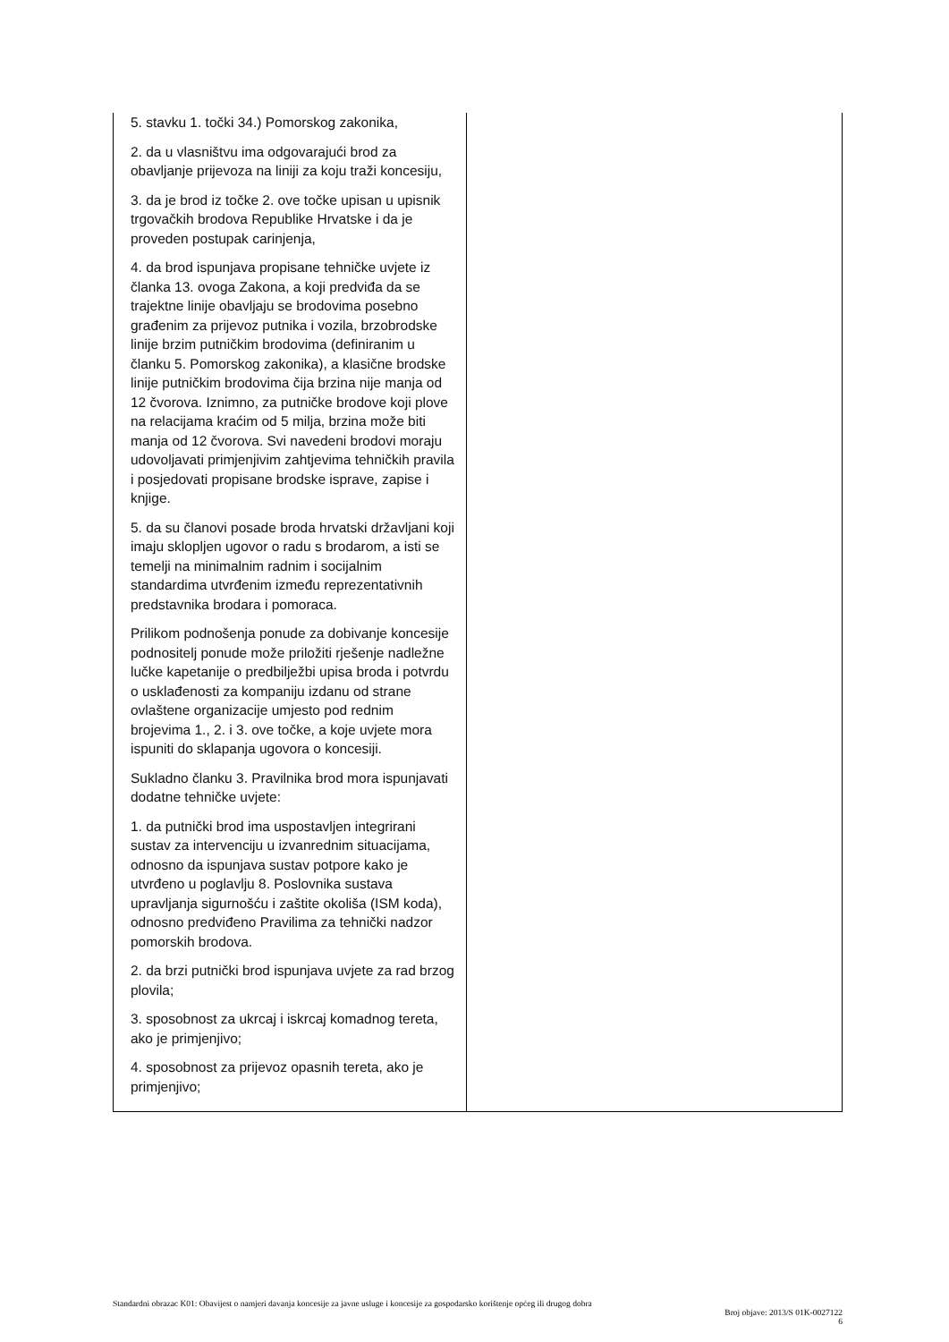| 5. stavku 1. točki 34.) Pomorskog zakonika, 2. da u vlasništvu ima odgovarajući brod za obavljanje prijevoza na liniji za koju traži koncesiju, 3. da je brod iz točke 2. ove točke upisan u upisnik trgovačkih brodova Republike Hrvatske i da je proveden postupak carinjenja, 4. da brod ispunjava propisane tehničke uvjete iz članka 13. ovoga Zakona, a koji predviđa da se trajektne linije obavljaju se brodovima posebno građenim za prijevoz putnika i vozila, brzobrodske linije brzim putničkim brodovima (definiranim u članku 5. Pomorskog zakonika), a klasične brodske linije putničkim brodovima čija brzina nije manja od 12 čvorova. Iznimno, za putničke brodove koji plove na relacijama kraćim od 5 milja, brzina može biti manja od 12 čvorova. Svi navedeni brodovi moraju udovoljavati primjenjivim zahtjevima tehničkih pravila i posjedovati propisane brodske isprave, zapise i knjige. 5. da su članovi posade broda hrvatski državljani koji imaju sklopljen ugovor o radu s brodarom, a isti se temelji na minimalnim radnim i socijalnim standardima utvrđenim između reprezentativnih predstavnika brodara i pomoraca. Prilikom podnošenja ponude za dobivanje koncesije podnositelj ponude može priložiti rješenje nadležne lučke kapetanije o predbilježbi upisa broda i potvrdu o usklađenosti za kompaniju izdanu od strane ovlaštene organizacije umjesto pod rednim brojevima 1., 2. i 3. ove točke, a koje uvjete mora ispuniti do sklapanja ugovora o koncesiji. Sukladno članku 3. Pravilnika brod mora ispunjavati dodatne tehničke uvjete: 1. da putnički brod ima uspostavljen integrirani sustav za intervenciju u izvanrednim situacijama, odnosno da ispunjava sustav potpore kako je utvrđeno u poglavlju 8. Poslovnika sustava upravljanja sigurnošću i zaštite okoliša (ISM koda), odnosno predviđeno Pravilima za tehnički nadzor pomorskih brodova. 2. da brzi putnički brod ispunjava uvjete za rad brzog plovila; 3. sposobnost za ukrcaj i iskrcaj komadnog tereta, ako je primjenjivo; 4. sposobnost za prijevoz opasnih tereta, ako je primjenjivo; | |
Standardni obrazac K01: Obavijest o namjeri davanja koncesije za javne usluge i koncesije za gospodarsko korištenje općeg ili drugog dobra
Broj objave: 2013/S 01K-0027122
6